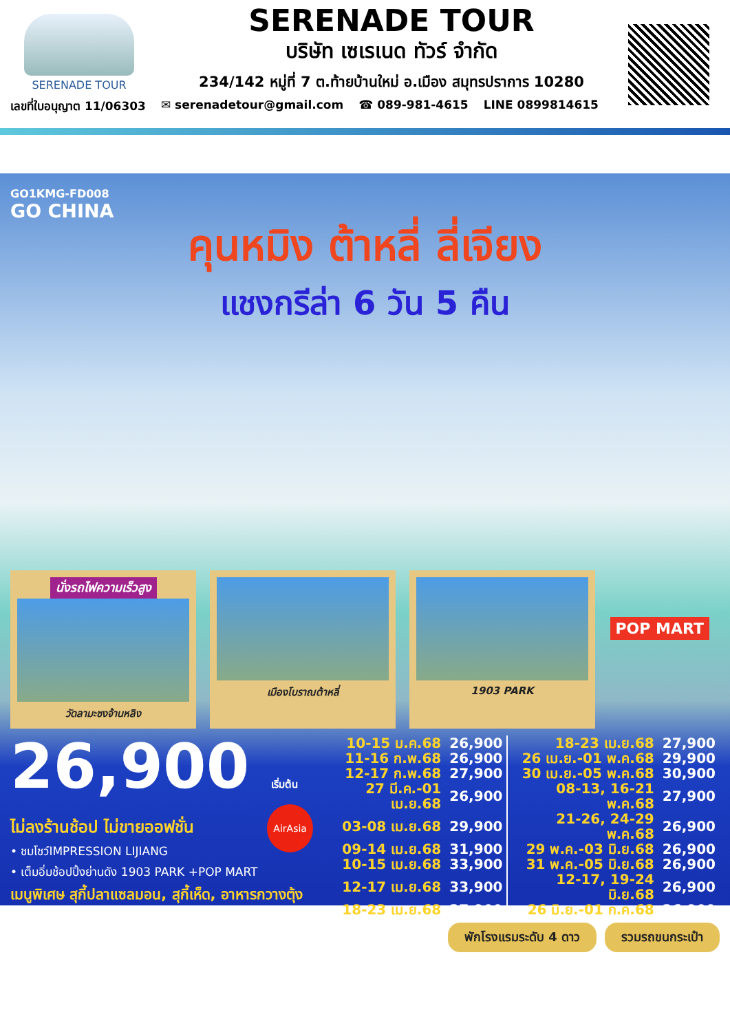SERENADE TOUR
SERENADE TOUR
บริษัท เซเรเนด ทัวร์ จำกัด
234/142 หมู่ที่ 7 ต.ท้ายบ้านใหม่ อ.เมือง สมุทรปราการ 10280
เลขที่ใบอนุญาต 11/06303 ✉ serenadetour@gmail.com ☎ 089-981-4615 LINE 0899814615
GO1KMG-FD008
GO CHINA
คุนหมิง ต้าหลี่ ลี่เจียง
แชงกรีล่า 6 วัน 5 คืน
POP MART
นั่งรถไฟความเร็วสูง
วัดลามะซงจ้านหลิง
เมืองโบราณต้าหลี่ 1903 PARK
26,900 เริ่มต้น
ไม่ลงร้านช้อป ไม่ขายออฟชั่น
• ชมโชว์IMPRESSION LIJIANG
• เต็มอิ่มช้อปปิ้งย่านดัง 1903 PARK +POP MART
เมนูพิเศษ สุกี้ปลาแซลมอน, สุกี้เห็ด, อาหารกวางตุ้ง
AirAsia
| 10-15 ม.ค.68 | 26,900 | 18-23 เม.ย.68 | 27,900 |
| 11-16 ก.พ.68 | 26,900 | 26 เม.ย.-01 พ.ค.68 | 29,900 |
| 12-17 ก.พ.68 | 27,900 | 30 เม.ย.-05 พ.ค.68 | 30,900 |
| 27 มี.ค.-01 เม.ย.68 | 26,900 | 08-13, 16-21 พ.ค.68 | 27,900 |
| 03-08 เม.ย.68 | 29,900 | 21-26, 24-29 พ.ค.68 | 26,900 |
| 09-14 เม.ย.68 | 31,900 | 29 พ.ค.-03 มิ.ย.68 | 26,900 |
| 10-15 เม.ย.68 | 33,900 | 31 พ.ค.-05 มิ.ย.68 | 26,900 |
| 12-17 เม.ย.68 | 33,900 | 12-17, 19-24 มิ.ย.68 | 26,900 |
| 18-23 เม.ย.68 | 27,900 | 26 มิ.ย.-01 ก.ค.68 | 26,900 |
พักโรงแรมระดับ 4 ดาว รวมรถขนกระเป๋า